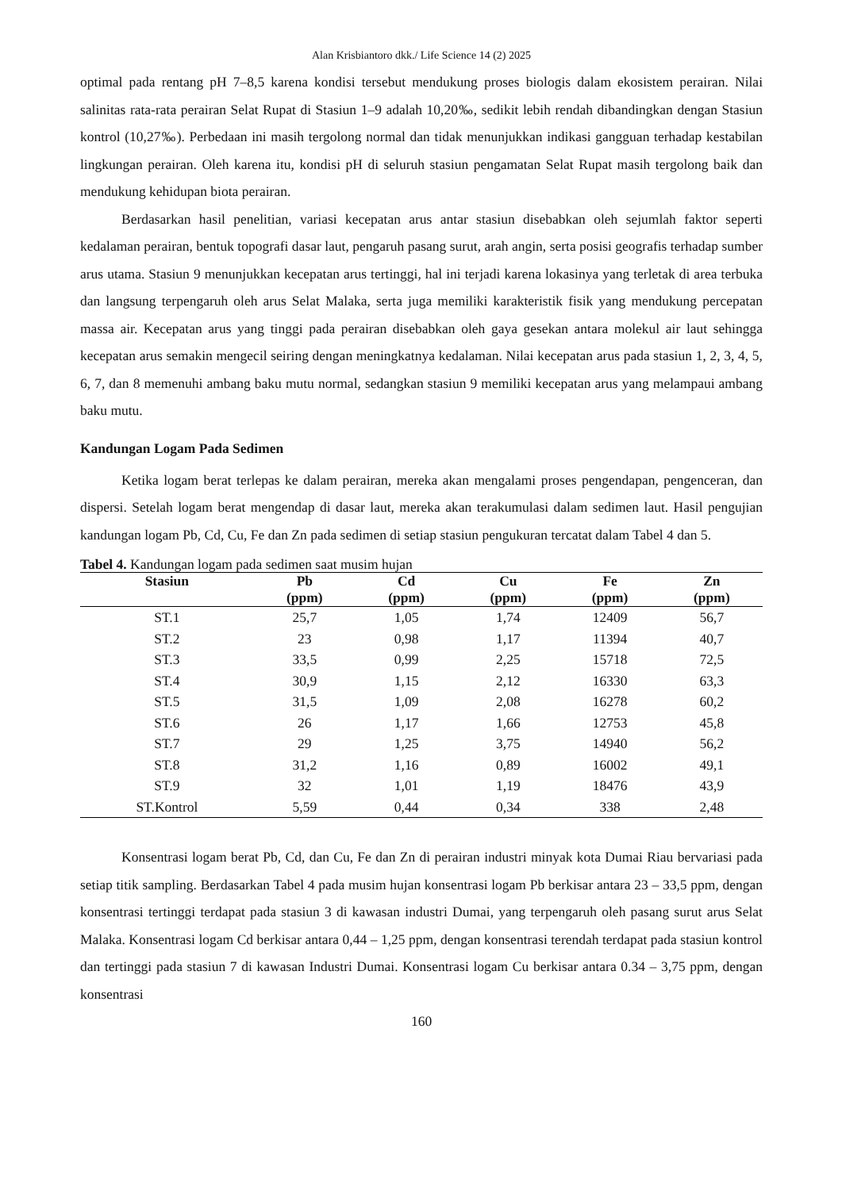Alan Krisbiantoro dkk./ Life Science 14 (2) 2025
optimal pada rentang pH 7–8,5 karena kondisi tersebut mendukung proses biologis dalam ekosistem perairan. Nilai salinitas rata-rata perairan Selat Rupat di Stasiun 1–9 adalah 10,20‰, sedikit lebih rendah dibandingkan dengan Stasiun kontrol (10,27‰). Perbedaan ini masih tergolong normal dan tidak menunjukkan indikasi gangguan terhadap kestabilan lingkungan perairan. Oleh karena itu, kondisi pH di seluruh stasiun pengamatan Selat Rupat masih tergolong baik dan mendukung kehidupan biota perairan.
Berdasarkan hasil penelitian, variasi kecepatan arus antar stasiun disebabkan oleh sejumlah faktor seperti kedalaman perairan, bentuk topografi dasar laut, pengaruh pasang surut, arah angin, serta posisi geografis terhadap sumber arus utama. Stasiun 9 menunjukkan kecepatan arus tertinggi, hal ini terjadi karena lokasinya yang terletak di area terbuka dan langsung terpengaruh oleh arus Selat Malaka, serta juga memiliki karakteristik fisik yang mendukung percepatan massa air. Kecepatan arus yang tinggi pada perairan disebabkan oleh gaya gesekan antara molekul air laut sehingga kecepatan arus semakin mengecil seiring dengan meningkatnya kedalaman. Nilai kecepatan arus pada stasiun 1, 2, 3, 4, 5, 6, 7, dan 8 memenuhi ambang baku mutu normal, sedangkan stasiun 9 memiliki kecepatan arus yang melampaui ambang baku mutu.
Kandungan Logam Pada Sedimen
Ketika logam berat terlepas ke dalam perairan, mereka akan mengalami proses pengendapan, pengenceran, dan dispersi. Setelah logam berat mengendap di dasar laut, mereka akan terakumulasi dalam sedimen laut. Hasil pengujian kandungan logam Pb, Cd, Cu, Fe dan Zn pada sedimen di setiap stasiun pengukuran tercatat dalam Tabel 4 dan 5.
Tabel 4. Kandungan logam pada sedimen saat musim hujan
| Stasiun | Pb (ppm) | Cd (ppm) | Cu (ppm) | Fe (ppm) | Zn (ppm) |
| --- | --- | --- | --- | --- | --- |
| ST.1 | 25,7 | 1,05 | 1,74 | 12409 | 56,7 |
| ST.2 | 23 | 0,98 | 1,17 | 11394 | 40,7 |
| ST.3 | 33,5 | 0,99 | 2,25 | 15718 | 72,5 |
| ST.4 | 30,9 | 1,15 | 2,12 | 16330 | 63,3 |
| ST.5 | 31,5 | 1,09 | 2,08 | 16278 | 60,2 |
| ST.6 | 26 | 1,17 | 1,66 | 12753 | 45,8 |
| ST.7 | 29 | 1,25 | 3,75 | 14940 | 56,2 |
| ST.8 | 31,2 | 1,16 | 0,89 | 16002 | 49,1 |
| ST.9 | 32 | 1,01 | 1,19 | 18476 | 43,9 |
| ST.Kontrol | 5,59 | 0,44 | 0,34 | 338 | 2,48 |
Konsentrasi logam berat Pb, Cd, dan Cu, Fe dan Zn di perairan industri minyak kota Dumai Riau bervariasi pada setiap titik sampling. Berdasarkan Tabel 4 pada musim hujan konsentrasi logam Pb berkisar antara 23 – 33,5 ppm, dengan konsentrasi tertinggi terdapat pada stasiun 3 di kawasan industri Dumai, yang terpengaruh oleh pasang surut arus Selat Malaka. Konsentrasi logam Cd berkisar antara 0,44 – 1,25 ppm, dengan konsentrasi terendah terdapat pada stasiun kontrol dan tertinggi pada stasiun 7 di kawasan Industri Dumai. Konsentrasi logam Cu berkisar antara 0.34 – 3,75 ppm, dengan konsentrasi
160